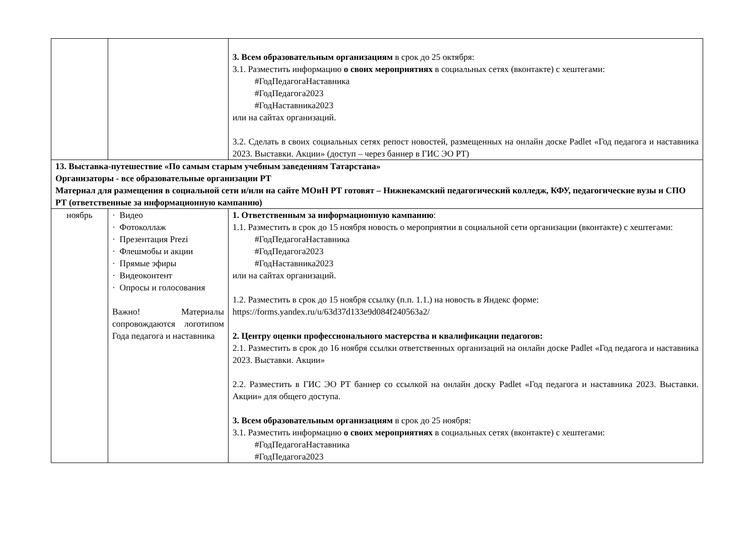| | | 3. Всем образовательным организациям в срок до 25 октября: 3.1. Разместить информацию о своих мероприятиях в социальных сетях (вконтакте) с хештегами: #ГодПедагогаНаставника #ГодПедагога2023 #ГодНаставника2023 или на сайтах организаций. 3.2. Сделать в своих социальных сетях репост новостей, размещенных на онлайн доске Padlet «Год педагога и наставника 2023. Выставки. Акции» (доступ – через баннер в ГИС ЭО РТ) |
| 13. Выставка-путешествие «По самым старым учебным заведениям Татарстана» Организаторы - все образовательные организации РТ Материал для размещения в социальной сети и/или на сайте МОиН РТ готовят – Нижнекамский педагогический колледж, КФУ, педагогические вузы и СПО РТ (ответственные за информационную кампанию) | | |
| ноябрь | · Видео · Фотоколлаж · Презентация Prezi · Флешмобы и акции · Прямые эфиры · Видеоконтент · Опросы и голосования Важно! Материалы сопровождаются логотипом Года педагога и наставника | 1. Ответственным за информационную кампанию : 1.1. Разместить в срок до 15 ноября новость о мероприятии в социальной сети организации (вконтакте) с хештегами: #ГодПедагогаНаставника #ГодПедагога2023 #ГодНаставника2023 или на сайтах организаций. 1.2. Разместить в срок до 15 ноября ссылку (п.п. 1.1.) на новость в Яндекс форме: https://forms.yandex.ru/u/63d37d133e9d084f240563a2/ 2. Центру оценки профессионального мастерства и квалификации педагогов: 2.1. Разместить в срок до 16 ноября ссылки ответственных организаций на онлайн доске Padlet «Год педагога и наставника 2023. Выставки. Акции» 2.2. Разместить в ГИС ЭО РТ баннер со ссылкой на онлайн доску Padlet «Год педагога и наставника 2023. Выставки. Акции» для общего доступа. 3. Всем образовательным организациям в срок до 25 ноября: 3.1. Разместить информацию о своих мероприятиях в социальных сетях (вконтакте) с хештегами: #ГодПедагогаНаставника #ГодПедагога2023 |